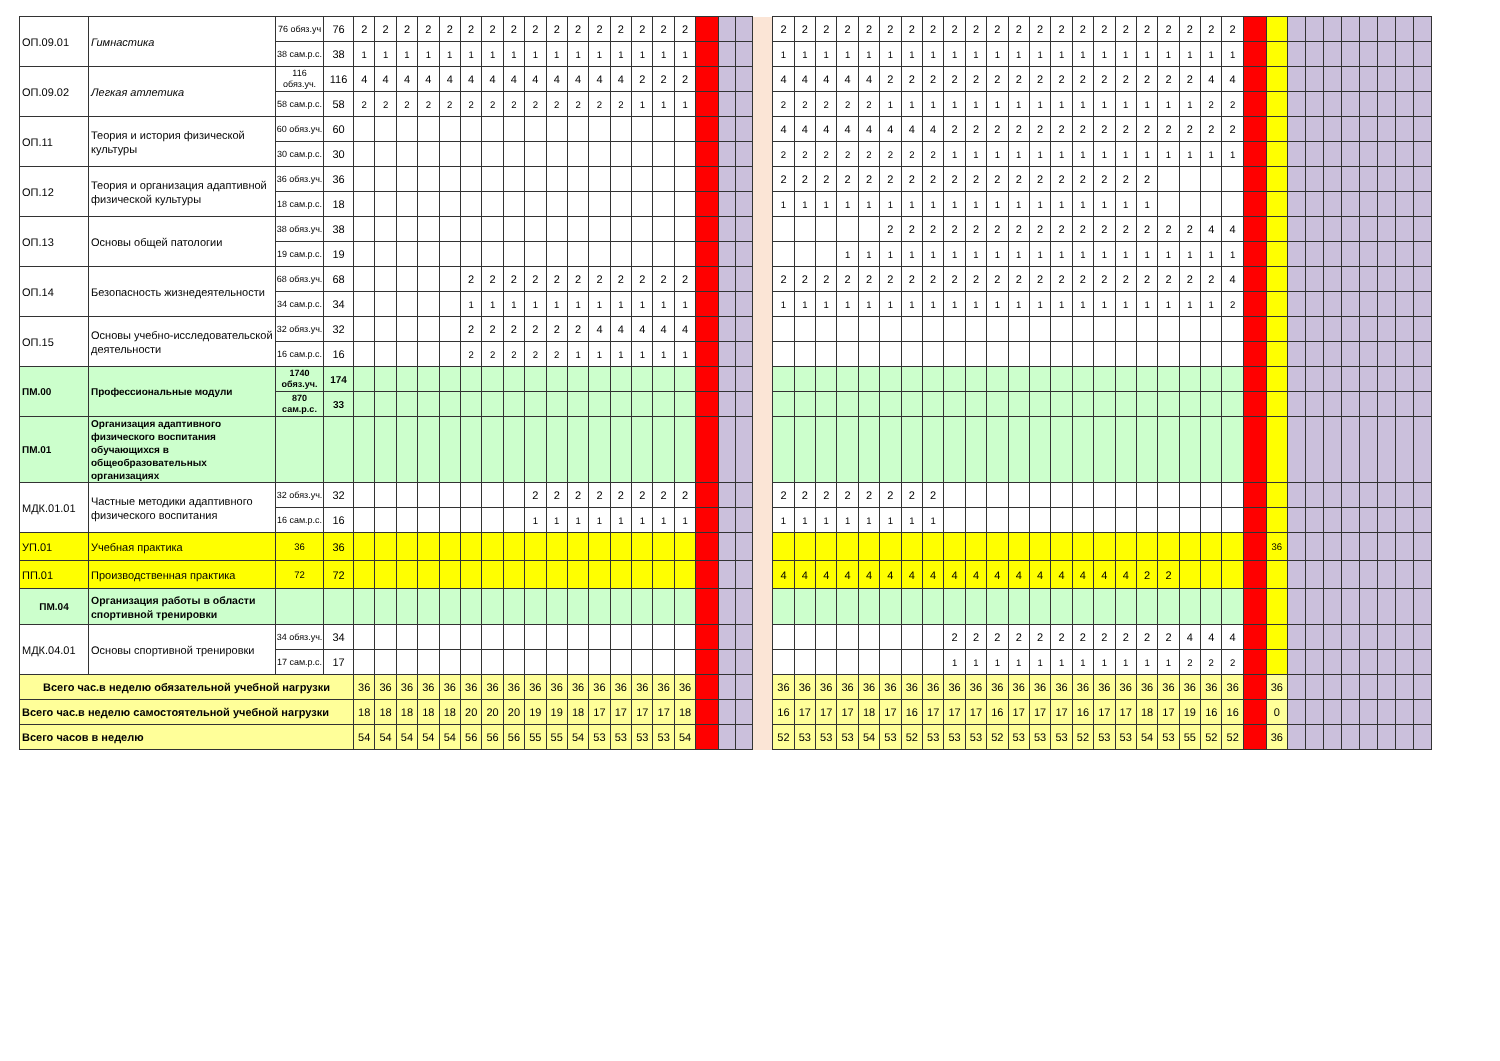| ОП.09.01 | Гимнастика | 76 обяз.уч | 76 | 2 | 2 | 2 | 2 | 2 | 2 | 2 | 2 | 2 | 2 | 2 | 2 | 2 | 2 | 2 | 2 | | | | | 2 | 2 | 2 | 2 | 2 | 2 | 2 | 2 | 2 | 2 | 2 | 2 | 2 | 2 | 2 | 2 | 2 | 2 | 2 | 2 | 2 | 2 | | | | | | | | | | |
| | | 38 сам.р.с. | 38 | 1 | 1 | 1 | 1 | 1 | 1 | 1 | 1 | 1 | 1 | 1 | 1 | 1 | 1 | 1 | 1 | | | | | 1 | 1 | 1 | 1 | 1 | 1 | 1 | 1 | 1 | 1 | 1 | 1 | 1 | 1 | 1 | 1 | 1 | 1 | 1 | 1 | 1 | 1 | | | | | | | | | | |
| ОП.09.02 | Легкая атлетика | 116 обяз.уч. | 116 | 4 | 4 | 4 | 4 | 4 | 4 | 4 | 4 | 4 | 4 | 4 | 4 | 4 | 2 | 2 | 2 | | | | | 4 | 4 | 4 | 4 | 4 | 2 | 2 | 2 | 2 | 2 | 2 | 2 | 2 | 2 | 2 | 2 | 2 | 2 | 2 | 2 | 4 | 4 | | | | | | | | | | |
| | | 58 сам.р.с. | 58 | 2 | 2 | 2 | 2 | 2 | 2 | 2 | 2 | 2 | 2 | 2 | 2 | 2 | 1 | 1 | 1 | | | | | 2 | 2 | 2 | 2 | 2 | 1 | 1 | 1 | 1 | 1 | 1 | 1 | 1 | 1 | 1 | 1 | 1 | 1 | 1 | 1 | 2 | 2 | | | | | | | | | | |
| ОП.11 | Теория и история физической культуры | 60 обяз.уч. | 60 | | | | | | | | | | | | | | | | | | | | | 4 | 4 | 4 | 4 | 4 | 4 | 4 | 4 | 2 | 2 | 2 | 2 | 2 | 2 | 2 | 2 | 2 | 2 | 2 | 2 | 2 | 2 | | | | | | | | | | |
| | | 30 сам.р.с. | 30 | | | | | | | | | | | | | | | | | | | | | 2 | 2 | 2 | 2 | 2 | 2 | 2 | 2 | 1 | 1 | 1 | 1 | 1 | 1 | 1 | 1 | 1 | 1 | 1 | 1 | 1 | 1 | | | | | | | | | | |
| ОП.12 | Теория и организация адаптивной физической культуры | 36 обяз.уч. | 36 | | | | | | | | | | | | | | | | | | | | | 2 | 2 | 2 | 2 | 2 | 2 | 2 | 2 | 2 | 2 | 2 | 2 | 2 | 2 | 2 | 2 | 2 | 2 | | | | | | | | | | | | | | |
| | | 18 сам.р.с. | 18 | | | | | | | | | | | | | | | | | | | | | 1 | 1 | 1 | 1 | 1 | 1 | 1 | 1 | 1 | 1 | 1 | 1 | 1 | 1 | 1 | 1 | 1 | 1 | | | | | | | | | | | | | | |
| ОП.13 | Основы общей патологии | 38 обяз.уч. | 38 | | | | | | | | | | | | | | | | | | | | | | | | | | 2 | 2 | 2 | 2 | 2 | 2 | 2 | 2 | 2 | 2 | 2 | 2 | 2 | 2 | 2 | 4 | 4 | | | | | | | | | | |
| | | 19 сам.р.с. | 19 | | | | | | | | | | | | | | | | | | | | | | | | 1 | 1 | 1 | 1 | 1 | 1 | 1 | 1 | 1 | 1 | 1 | 1 | 1 | 1 | 1 | 1 | 1 | 1 | 1 | | | | | | | | | | |
| ОП.14 | Безопасность жизнедеятельности | 68 обяз.уч. | 68 | | | | | | 2 | 2 | 2 | 2 | 2 | 2 | 2 | 2 | 2 | 2 | 2 | | | | | 2 | 2 | 2 | 2 | 2 | 2 | 2 | 2 | 2 | 2 | 2 | 2 | 2 | 2 | 2 | 2 | 2 | 2 | 2 | 2 | 2 | 4 | | | | | | | | | | |
| | | 34 сам.р.с. | 34 | | | | | | 1 | 1 | 1 | 1 | 1 | 1 | 1 | 1 | 1 | 1 | 1 | | | | | 1 | 1 | 1 | 1 | 1 | 1 | 1 | 1 | 1 | 1 | 1 | 1 | 1 | 1 | 1 | 1 | 1 | 1 | 1 | 1 | 1 | 2 | | | | | | | | | | |
| ОП.15 | Основы учебно-исследовательской деятельности | 32 обяз.уч. | 32 | | | | | | 2 | 2 | 2 | 2 | 2 | 2 | 4 | 4 | 4 | 4 | 4 | | | | | | | | | | | | | | | | | | | | | | | | | | | | | | | | | | | | |
| | | 16 сам.р.с. | 16 | | | | | | 2 | 2 | 2 | 2 | 2 | 1 | 1 | 1 | 1 | 1 | 1 | | | | | | | | | | | | | | | | | | | | | | | | | | | | | | | | | | | | |
| ПМ.00 | Профессиональные модули | 1740 обяз.уч. | 174 | | | | | | | | | | | | | | | | | | | | | | | | | | | | | | | | | | | | | | | | | | | | | | | | | | | | |
| | | 870 сам.р.с. | 33 | | | | | | | | | | | | | | | | | | | | | | | | | | | | | | | | | | | | | | | | | | | | | | | | | | | | |
| ПМ.01 | Организация адаптивного физического воспитания обучающихся в общеобразовательных организациях | | | | | | | | | | | | | | | | | | | | | | | | | | | | | | | | | | | | | | | | | | | | | | | | | | | | | | |
| МДК.01.01 | Частные методики адаптивного физического воспитания | 32 обяз.уч. | 32 | | | | | | | | | 2 | 2 | 2 | 2 | 2 | 2 | 2 | 2 | | | | | 2 | 2 | 2 | 2 | 2 | 2 | 2 | 2 | | | | | | | | | | | | | | | | | | | | | | | | |
| | | 16 сам.р.с. | 16 | | | | | | | | | 1 | 1 | 1 | 1 | 1 | 1 | 1 | 1 | | | | | 1 | 1 | 1 | 1 | 1 | 1 | 1 | 1 | | | | | | | | | | | | | | | | | | | | | | | | |
| УП.01 | Учебная практика | 36 | 36 | | | | | | | | | | | | | | | | | | | | | | | | | | | | | | | | | | | | | | | | | | | | 36 | | | | | | | | |
| ПП.01 | Производственная практика | 72 | 72 | | | | | | | | | | | | | | | | | | | | | 4 | 4 | 4 | 4 | 4 | 4 | 4 | 4 | 4 | 4 | 4 | 4 | 4 | 4 | 4 | 4 | 4 | 2 | 2 | | | | | | | | | | | | | |
| ПМ.04 | Организация работы в области спортивной тренировки | | | | | | | | | | | | | | | | | | | | | | | | | | | | | | | | | | | | | | | | | | | | | | | | | | | | | | |
| МДК.04.01 | Основы спортивной тренировки | 34 обяз.уч. | 34 | | | | | | | | | | | | | | | | | | | | | | | | | | | | | 2 | 2 | 2 | 2 | 2 | 2 | 2 | 2 | 2 | 2 | 2 | 4 | 4 | 4 | | | | | | | | | | |
| | | 17 сам.р.с. | 17 | | | | | | | | | | | | | | | | | | | | | | | | | | | | | 1 | 1 | 1 | 1 | 1 | 1 | 1 | 1 | 1 | 1 | 1 | 2 | 2 | 2 | | | | | | | | | | |
| Всего час.в неделю обязательной учебной нагрузки | | | | 36 | 36 | 36 | 36 | 36 | 36 | 36 | 36 | 36 | 36 | 36 | 36 | 36 | 36 | 36 | 36 | | | | | 36 | 36 | 36 | 36 | 36 | 36 | 36 | 36 | 36 | 36 | 36 | 36 | 36 | 36 | 36 | 36 | 36 | 36 | 36 | 36 | 36 | 36 | | 36 | | | | | | | | |
| Всего час.в неделю самостоятельной учебной нагрузки | | | | 18 | 18 | 18 | 18 | 18 | 20 | 20 | 20 | 19 | 19 | 18 | 17 | 17 | 17 | 17 | 18 | | | | | 16 | 17 | 17 | 17 | 18 | 17 | 16 | 17 | 17 | 17 | 16 | 17 | 17 | 17 | 16 | 17 | 17 | 18 | 17 | 19 | 16 | 16 | | 0 | | | | | | | | |
| Всего часов в неделю | | | | 54 | 54 | 54 | 54 | 54 | 56 | 56 | 56 | 55 | 55 | 54 | 53 | 53 | 53 | 53 | 54 | | | | | 52 | 53 | 53 | 53 | 54 | 53 | 52 | 53 | 53 | 53 | 52 | 53 | 53 | 53 | 52 | 53 | 53 | 54 | 53 | 55 | 52 | 52 | | 36 | | | | | | | | |